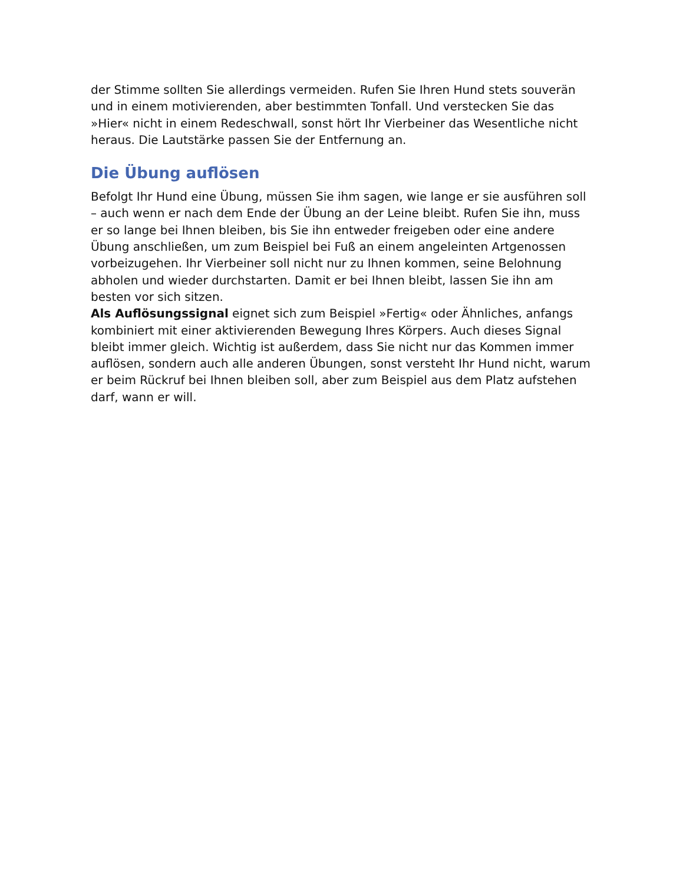der Stimme sollten Sie allerdings vermeiden. Rufen Sie Ihren Hund stets souverän und in einem motivierenden, aber bestimmten Tonfall. Und verstecken Sie das »Hier« nicht in einem Redeschwall, sonst hört Ihr Vierbeiner das Wesentliche nicht heraus. Die Lautstärke passen Sie der Entfernung an.
Die Übung auflösen
Befolgt Ihr Hund eine Übung, müssen Sie ihm sagen, wie lange er sie ausführen soll – auch wenn er nach dem Ende der Übung an der Leine bleibt. Rufen Sie ihn, muss er so lange bei Ihnen bleiben, bis Sie ihn entweder freigeben oder eine andere Übung anschließen, um zum Beispiel bei Fuß an einem angeleinten Artgenossen vorbeizugehen. Ihr Vierbeiner soll nicht nur zu Ihnen kommen, seine Belohnung abholen und wieder durchstarten. Damit er bei Ihnen bleibt, lassen Sie ihn am besten vor sich sitzen.
Als Auflösungssignal eignet sich zum Beispiel »Fertig« oder Ähnliches, anfangs kombiniert mit einer aktivierenden Bewegung Ihres Körpers. Auch dieses Signal bleibt immer gleich. Wichtig ist außerdem, dass Sie nicht nur das Kommen immer auflösen, sondern auch alle anderen Übungen, sonst versteht Ihr Hund nicht, warum er beim Rückruf bei Ihnen bleiben soll, aber zum Beispiel aus dem Platz aufstehen darf, wann er will.